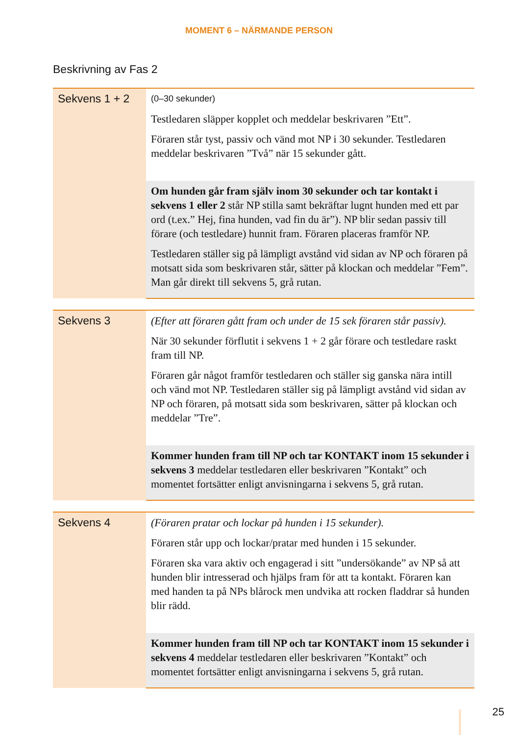MOMENT 6 – NÄRMANDE PERSON
Beskrivning av Fas 2
| Sekvens 1 + 2 | (0–30 sekunder) Testledaren släpper kopplet och meddelar beskrivaren ”Ett”. Föraren står tyst, passiv och vänd mot NP i 30 sekunder. Testledaren meddelar beskrivaren ”Två” när 15 sekunder gått. |
| | Om hunden går fram själv inom 30 sekunder och tar kontakt i sekvens 1 eller 2 står NP stilla samt bekräftar lugnt hunden med ett par ord (t.ex.” Hej, fina hunden, vad fin du är”). NP blir sedan passiv till förare (och testledare) hunnit fram. Föraren placeras framför NP. Testledaren ställer sig på lämpligt avstånd vid sidan av NP och föraren på motsatt sida som beskrivaren står, sätter på klockan och meddelar ”Fem”. Man går direkt till sekvens 5, grå rutan. |
| Sekvens 3 | (Efter att föraren gått fram och under de 15 sek föraren står passiv). När 30 sekunder förflutit i sekvens 1 + 2 går förare och testledare raskt fram till NP. Föraren går något framför testledaren och ställer sig ganska nära intill och vänd mot NP. Testledaren ställer sig på lämpligt avstånd vid sidan av NP och föraren, på motsatt sida som beskrivaren, sätter på klockan och meddelar ”Tre”. |
| | Kommer hunden fram till NP och tar KONTAKT inom 15 sekunder i sekvens 3 meddelar testledaren eller beskrivaren ”Kontakt” och momentet fortsätter enligt anvisningarna i sekvens 5, grå rutan. |
| Sekvens 4 | (Föraren pratar och lockar på hunden i 15 sekunder). Föraren står upp och lockar/pratar med hunden i 15 sekunder. Föraren ska vara aktiv och engagerad i sitt ”undersökande” av NP så att hunden blir intresserad och hjälps fram för att ta kontakt. Föraren kan med handen ta på NPs blårock men undvika att rocken fladdrar så hunden blir rädd. |
| | Kommer hunden fram till NP och tar KONTAKT inom 15 sekunder i sekvens 4 meddelar testledaren eller beskrivaren ”Kontakt” och momentet fortsätter enligt anvisningarna i sekvens 5, grå rutan. |
25